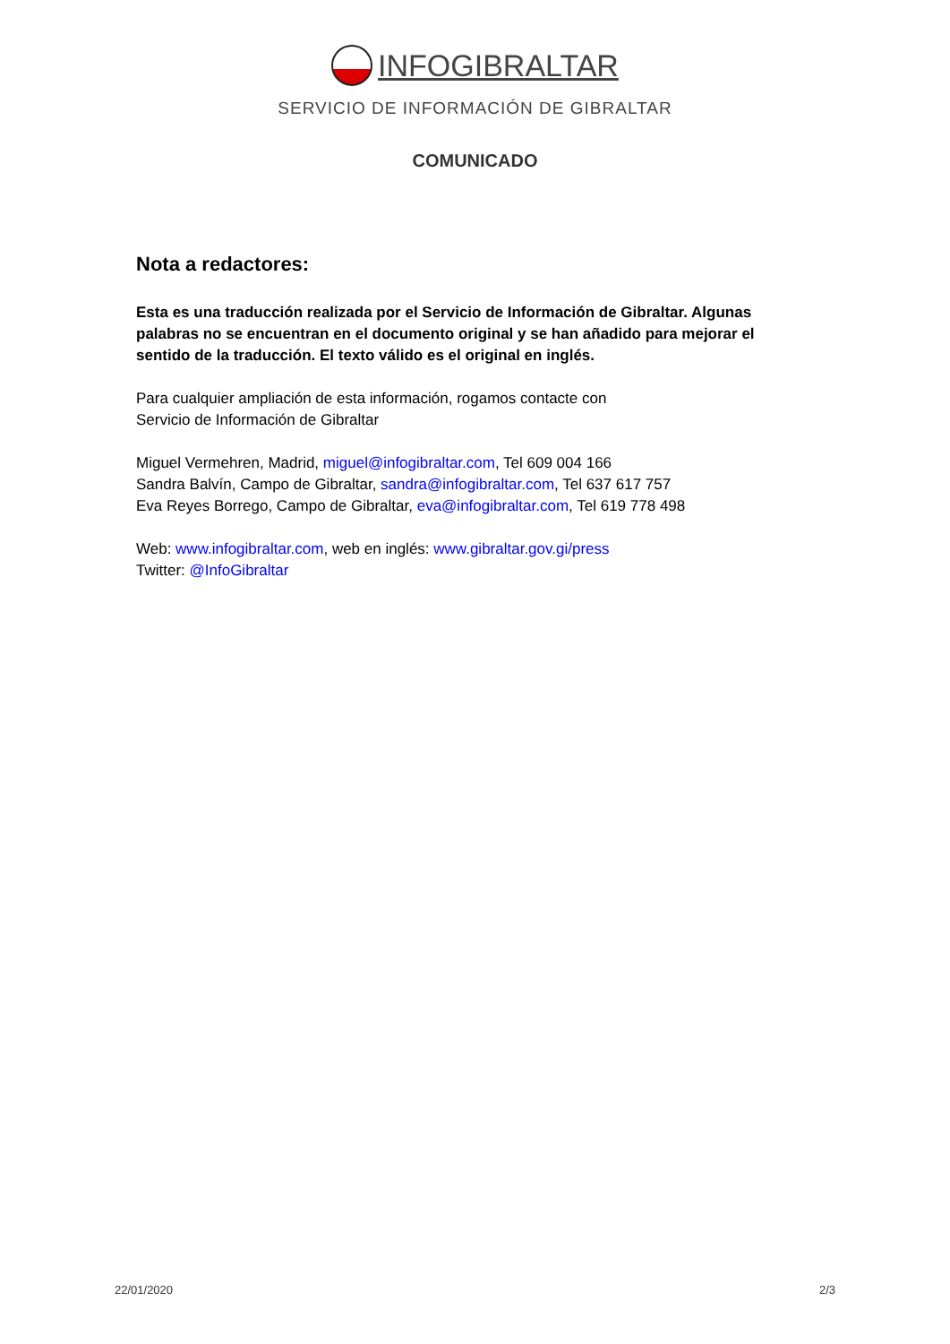INFOGIBRALTAR
SERVICIO DE INFORMACIÓN DE GIBRALTAR
COMUNICADO
Nota a redactores:
Esta es una traducción realizada por el Servicio de Información de Gibraltar. Algunas palabras no se encuentran en el documento original y se han añadido para mejorar el sentido de la traducción. El texto válido es el original en inglés.
Para cualquier ampliación de esta información, rogamos contacte con
Servicio de Información de Gibraltar
Miguel Vermehren, Madrid, miguel@infogibraltar.com, Tel 609 004 166
Sandra Balvín, Campo de Gibraltar, sandra@infogibraltar.com, Tel 637 617 757
Eva Reyes Borrego, Campo de Gibraltar, eva@infogibraltar.com, Tel 619 778 498
Web: www.infogibraltar.com, web en inglés: www.gibraltar.gov.gi/press
Twitter: @InfoGibraltar
22/01/2020 2/3